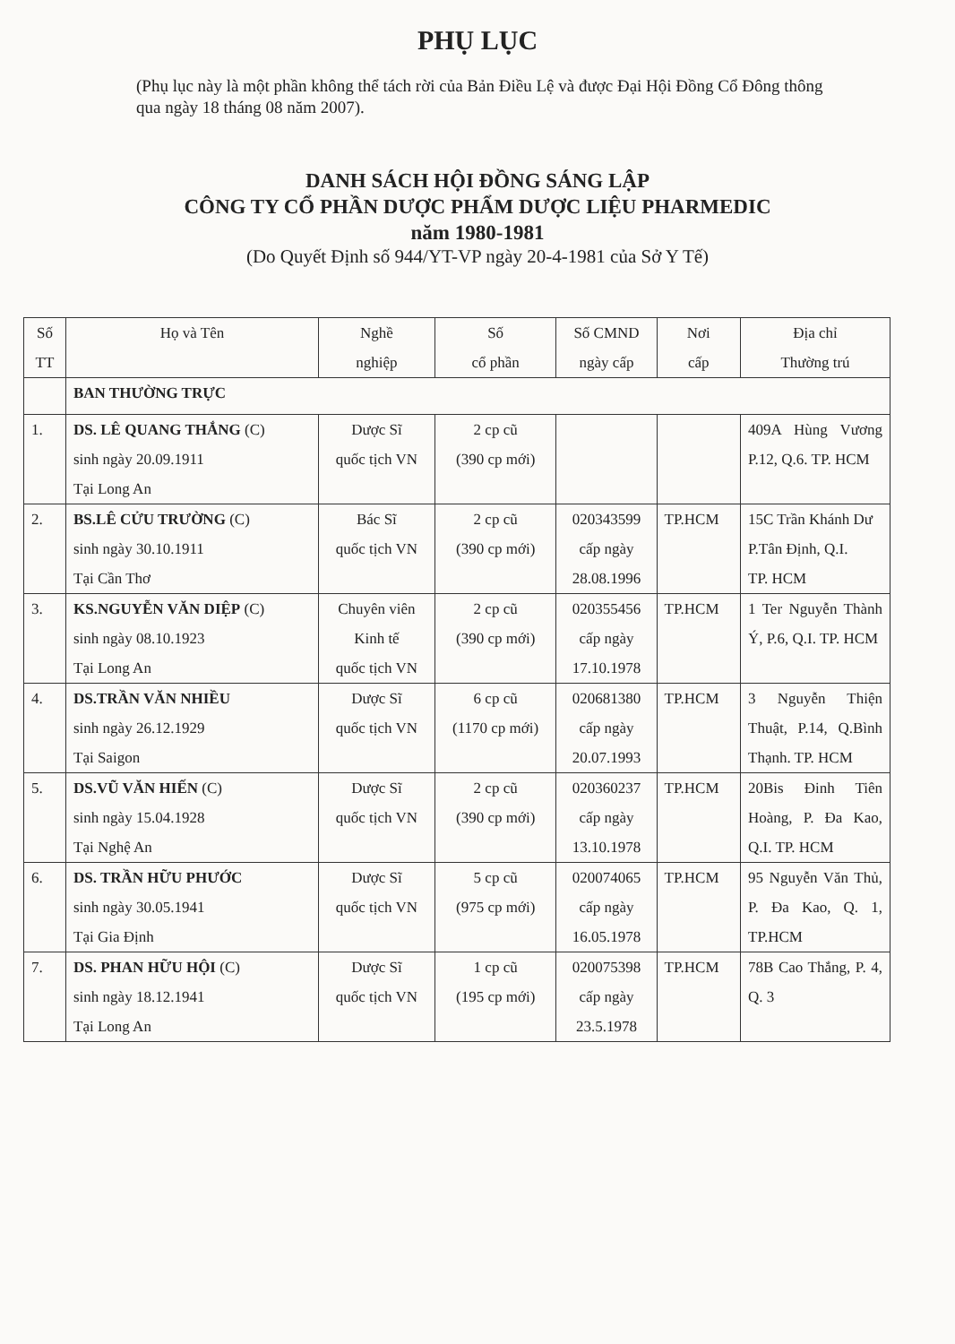PHỤ LỤC
(Phụ lục này là một phần không thể tách rời của Bản Điều Lệ và được Đại Hội Đồng Cổ Đông thông qua ngày 18 tháng 08 năm 2007).
DANH SÁCH HỘI ĐỒNG SÁNG LẬP
CÔNG TY CỔ PHẦN DƯỢC PHẨM DƯỢC LIỆU PHARMEDIC
năm 1980-1981
(Do Quyết Định số 944/YT-VP ngày 20-4-1981 của Sở Y Tế)
| Số TT | Họ và Tên | Nghề nghiệp | Số cổ phần | Số CMND ngày cấp | Nơi cấp | Địa chỉ Thường trú |
| --- | --- | --- | --- | --- | --- | --- |
| | BAN THƯỜNG TRỰC | | | | | |
| 1. | DS. LÊ QUANG THẮNG (C) sinh ngày 20.09.1911 Tại Long An | Dược Sĩ quốc tịch VN | 2 cp cũ (390 cp mới) | | | 409A Hùng Vương P.12, Q.6. TP. HCM |
| 2. | BS.LÊ CỬU TRƯỜNG (C) sinh ngày 30.10.1911 Tại Cần Thơ | Bác Sĩ quốc tịch VN | 2 cp cũ (390 cp mới) | 020343599 cấp ngày 28.08.1996 | TP.HCM | 15C Trần Khánh Dư P.Tân Định, Q.I. TP. HCM |
| 3. | KS.NGUYỄN VĂN DIỆP (C) sinh ngày 08.10.1923 Tại Long An | Chuyên viên Kinh tế quốc tịch VN | 2 cp cũ (390 cp mới) | 020355456 cấp ngày 17.10.1978 | TP.HCM | 1 Ter Nguyễn Thành Ý, P.6, Q.I. TP. HCM |
| 4. | DS.TRẦN VĂN NHIỀU sinh ngày 26.12.1929 Tại Saigon | Dược Sĩ quốc tịch VN | 6 cp cũ (1170 cp mới) | 020681380 cấp ngày 20.07.1993 | TP.HCM | 3 Nguyễn Thiện Thuật, P.14, Q.Bình Thạnh. TP. HCM |
| 5. | DS.VŨ VĂN HIẾN (C) sinh ngày 15.04.1928 Tại Nghệ An | Dược Sĩ quốc tịch VN | 2 cp cũ (390 cp mới) | 020360237 cấp ngày 13.10.1978 | TP.HCM | 20Bis Đinh Tiên Hoàng, P. Đa Kao, Q.I. TP. HCM |
| 6. | DS. TRẦN HỮU PHƯỚC sinh ngày 30.05.1941 Tại Gia Định | Dược Sĩ quốc tịch VN | 5 cp cũ (975 cp mới) | 020074065 cấp ngày 16.05.1978 | TP.HCM | 95 Nguyễn Văn Thủ, P. Đa Kao, Q. 1, TP.HCM |
| 7. | DS. PHAN HỮU HỘI (C) sinh ngày 18.12.1941 Tại Long An | Dược Sĩ quốc tịch VN | 1 cp cũ (195 cp mới) | 020075398 cấp ngày 23.5.1978 | TP.HCM | 78B Cao Thắng, P. 4, Q. 3 |